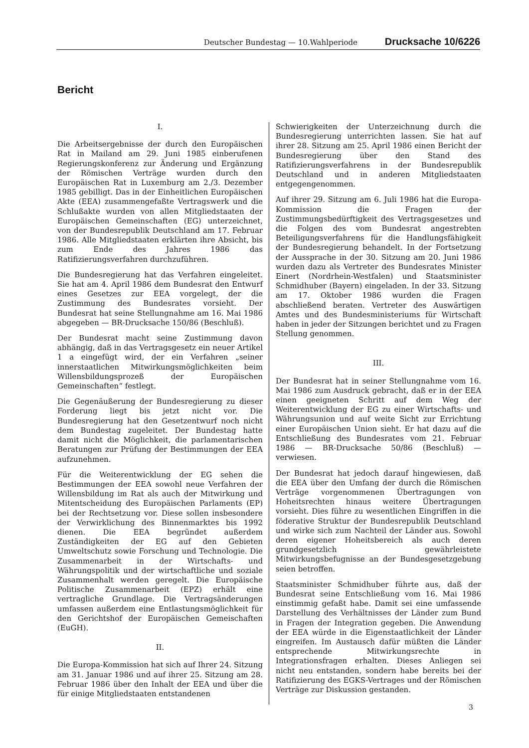Deutscher Bundestag — 10.Wahlperiode Drucksache 10/6226
Bericht
I.
Die Arbeitsergebnisse der durch den Europäischen Rat in Mailand am 29. Juni 1985 einberufenen Regierungskonferenz zur Änderung und Ergänzung der Römischen Verträge wurden durch den Europäischen Rat in Luxemburg am 2./3. Dezember 1985 gebilligt. Das in der Einheitlichen Europäischen Akte (EEA) zusammengefaßte Vertragswerk und die Schlußakte wurden von allen Mitgliedstaaten der Europäischen Gemeinschaften (EG) unterzeichnet, von der Bundesrepublik Deutschland am 17. Februar 1986. Alle Mitgliedstaaten erklärten ihre Absicht, bis zum Ende des Jahres 1986 das Ratifizierungsverfahren durchzuführen.
Die Bundesregierung hat das Verfahren eingeleitet. Sie hat am 4. April 1986 dem Bundesrat den Entwurf eines Gesetzes zur EEA vorgelegt, der die Zustimmung des Bundesrates vorsieht. Der Bundesrat hat seine Stellungnahme am 16. Mai 1986 abgegeben — BR-Drucksache 150/86 (Beschluß).
Der Bundesrat macht seine Zustimmung davon abhängig, daß in das Vertragsgesetz ein neuer Artikel 1 a eingefügt wird, der ein Verfahren „seiner innerstaatlichen Mitwirkungsmöglichkeiten beim Willensbildungsprozeß der Europäischen Gemeinschaften“ festlegt.
Die Gegenäußerung der Bundesregierung zu dieser Forderung liegt bis jetzt nicht vor. Die Bundesregierung hat den Gesetzentwurf noch nicht dem Bundestag zugeleitet. Der Bundestag hatte damit nicht die Möglichkeit, die parlamentarischen Beratungen zur Prüfung der Bestimmungen der EEA aufzunehmen.
Für die Weiterentwicklung der EG sehen die Bestimmungen der EEA sowohl neue Verfahren der Willensbildung im Rat als auch der Mitwirkung und Mitentscheidung des Europäischen Parlaments (EP) bei der Rechtsetzung vor. Diese sollen insbesondere der Verwirklichung des Binnenmarktes bis 1992 dienen. Die EEA begründet außerdem Zuständigkeiten der EG auf den Gebieten Umweltschutz sowie Forschung und Technologie. Die Zusammenarbeit in der Wirtschafts- und Währungspolitik und der wirtschaftliche und soziale Zusammenhalt werden geregelt. Die Europäische Politische Zusammenarbeit (EPZ) erhält eine vertragliche Grundlage. Die Vertragsänderungen umfassen außerdem eine Entlastungsmöglichkeit für den Gerichtshof der Europäischen Gemeischaften (EuGH).
II.
Die Europa-Kommission hat sich auf Ihrer 24. Sitzung am 31. Januar 1986 und auf ihrer 25. Sitzung am 28. Februar 1986 über den Inhalt der EEA und über die für einige Mitgliedstaaten entstandenen
Schwierigkeiten der Unterzeichnung durch die Bundesregierung unterrichten lassen. Sie hat auf ihrer 28. Sitzung am 25. April 1986 einen Bericht der Bundesregierung über den Stand des Ratifizierungsverfahrens in der Bundesrepublik Deutschland und in anderen Mitgliedstaaten entgegengenommen.
Auf ihrer 29. Sitzung am 6. Juli 1986 hat die Europa-Kommission die Fragen der Zustimmungsbedürftigkeit des Vertragsgesetzes und die Folgen des vom Bundesrat angestrebten Beteiligungsverfahrens für die Handlungsfähigkeit der Bundesregierung behandelt. In der Fortsetzung der Aussprache in der 30. Sitzung am 20. Juni 1986 wurden dazu als Vertreter des Bundesrates Minister Einert (Nordrhein-Westfalen) und Staatsminister Schmidhuber (Bayern) eingeladen. In der 33. Sitzung am 17. Oktober 1986 wurden die Fragen abschließend beraten. Vertreter des Auswärtigen Amtes und des Bundesministeriums für Wirtschaft haben in jeder der Sitzungen berichtet und zu Fragen Stellung genommen.
III.
Der Bundesrat hat in seiner Stellungnahme vom 16. Mai 1986 zum Ausdruck gebracht, daß er in der EEA einen geeigneten Schritt auf dem Weg der Weiterentwicklung der EG zu einer Wirtschafts- und Währungsunion und auf weite Sicht zur Errichtung einer Europäischen Union sieht. Er hat dazu auf die Entschließung des Bundesrates vom 21. Februar 1986 — BR-Drucksache 50/86 (Beschluß) — verwiesen.
Der Bundesrat hat jedoch darauf hingewiesen, daß die EEA über den Umfang der durch die Römischen Verträge vorgenommenen Übertragungen von Hoheitsrechten hinaus weitere Übertragungen vorsieht. Dies führe zu wesentlichen Eingriffen in die föderative Struktur der Bundesrepublik Deutschland und wirke sich zum Nachteil der Länder aus. Sowohl deren eigener Hoheitsbereich als auch deren grundgesetzlich gewährleistete Mitwirkungsbefugnisse an der Bundesgesetzgebung seien betroffen.
Staatsminister Schmidhuber führte aus, daß der Bundesrat seine Entschließung vom 16. Mai 1986 einstimmig gefaßt habe. Damit sei eine umfassende Darstellung des Verhältnisses der Länder zum Bund in Fragen der Integration gegeben. Die Anwendung der EEA würde in die Eigenstaatlichkeit der Länder eingreifen. Im Austausch dafür müßten die Länder entsprechende Mitwirkungsrechte in Integrationsfragen erhalten. Dieses Anliegen sei nicht neu entstanden, sondern habe bereits bei der Ratifizierung des EGKS-Vertrages und der Römischen Verträge zur Diskussion gestanden.
3